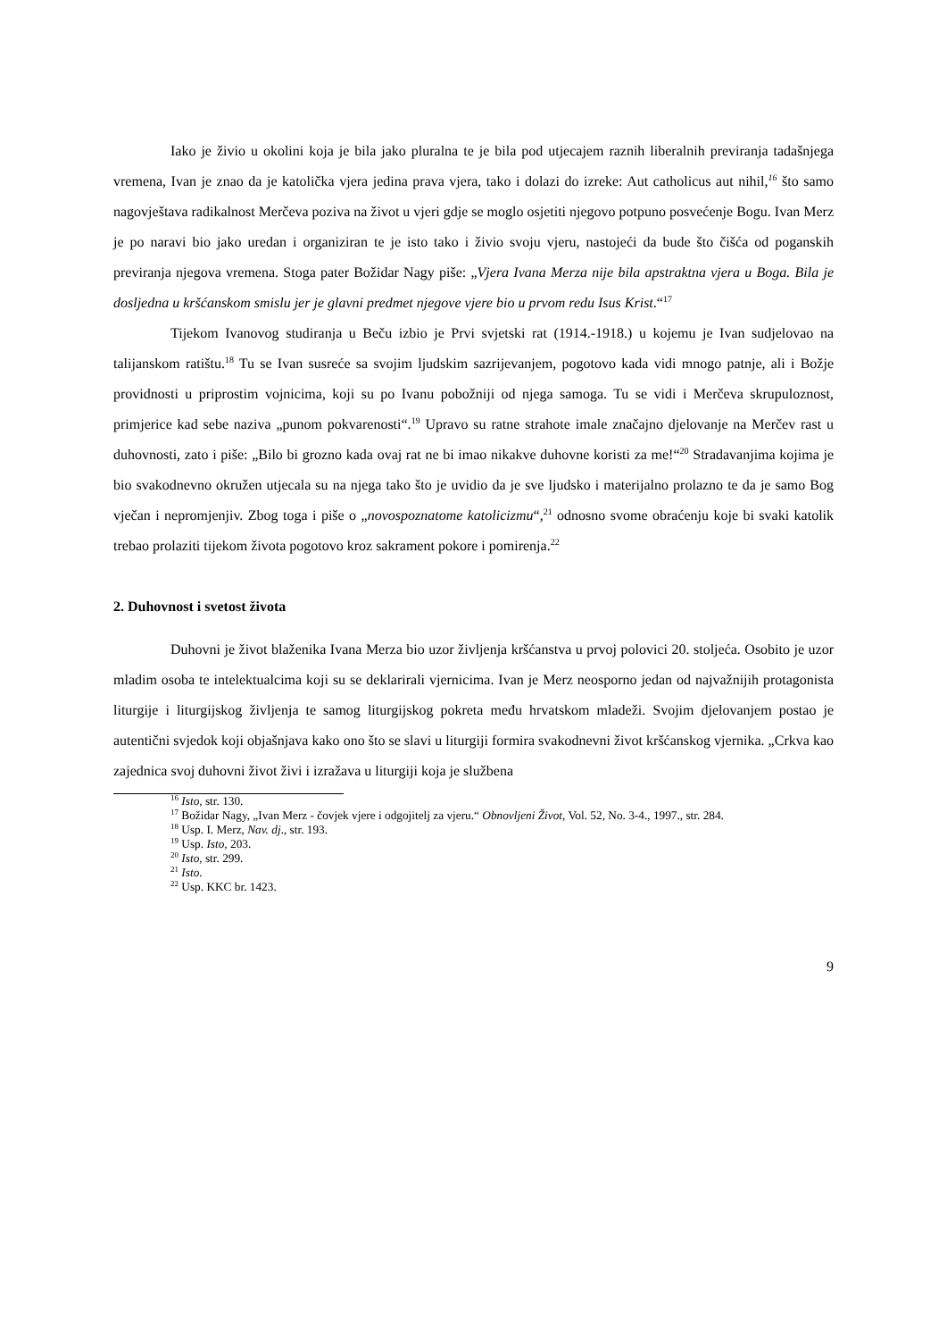Iako je živio u okolini koja je bila jako pluralna te je bila pod utjecajem raznih liberalnih previranja tadašnjega vremena, Ivan je znao da je katolička vjera jedina prava vjera, tako i dolazi do izreke: Aut catholicus aut nihil,<sup>16</sup> što samo nagovještava radikalnost Merčeva poziva na život u vjeri gdje se moglo osjetiti njegovo potpuno posvećenje Bogu. Ivan Merz je po naravi bio jako uredan i organiziran te je isto tako i živio svoju vjeru, nastojeći da bude što čišća od poganskih previranja njegova vremena. Stoga pater Božidar Nagy piše: „Vjera Ivana Merza nije bila apstraktna vjera u Boga. Bila je dosljedna u kršćanskom smislu jer je glavni predmet njegove vjere bio u prvom redu Isus Krist.“<sup>17</sup>
Tijekom Ivanovog studiranja u Beču izbio je Prvi svjetski rat (1914.-1918.) u kojemu je Ivan sudjelovao na talijanskom ratištu.<sup>18</sup> Tu se Ivan susreće sa svojim ljudskim sazrijevanjem, pogotovo kada vidi mnogo patnje, ali i Božje providnosti u priprostim vojnicima, koji su po Ivanu pobožniji od njega samoga. Tu se vidi i Merčeva skrupuloznost, primjerice kad sebe naziva „punom pokvarenosti“.<sup>19</sup> Upravo su ratne strahote imale značajno djelovanje na Merčev rast u duhovnosti, zato i piše: „Bilo bi grozno kada ovaj rat ne bi imao nikakve duhovne koristi za me!“<sup>20</sup> Stradavanjima kojima je bio svakodnevno okružen utjecala su na njega tako što je uvidio da je sve ljudsko i materijalno prolazno te da je samo Bog vječan i nepromjenjiv. Zbog toga i piše o „novospoznatome katolicizmu“,<sup>21</sup> odnosno svome obraćenju koje bi svaki katolik trebao prolaziti tijekom života pogotovo kroz sakrament pokore i pomirenja.<sup>22</sup>
2. Duhovnost i svetost života
Duhovni je život blaženika Ivana Merza bio uzor življenja kršćanstva u prvoj polovici 20. stoljeća. Osobito je uzor mladim osoba te intelektualcima koji su se deklarirali vjernicima. Ivan je Merz neosporno jedan od najvažnijih protagonista liturgije i liturgijskog življenja te samog liturgijskog pokreta među hrvatskom mladeži. Svojim djelovanjem postao je autentični svjedok koji objašnjava kako ono što se slavi u liturgiji formira svakodnevni život kršćanskog vjernika. „Crkva kao zajednica svoj duhovni život živi i izražava u liturgiji koja je službena
<sup>16</sup> Isto, str. 130.
<sup>17</sup> Božidar Nagy, „Ivan Merz - čovjek vjere i odgojitelj za vjeru.“ Obnovljeni Život, Vol. 52, No. 3-4., 1997., str. 284.
<sup>18</sup> Usp. I. Merz, Nav. dj., str. 193.
<sup>19</sup> Usp. Isto, 203.
<sup>20</sup> Isto, str. 299.
<sup>21</sup> Isto.
<sup>22</sup> Usp. KKC br. 1423.
9